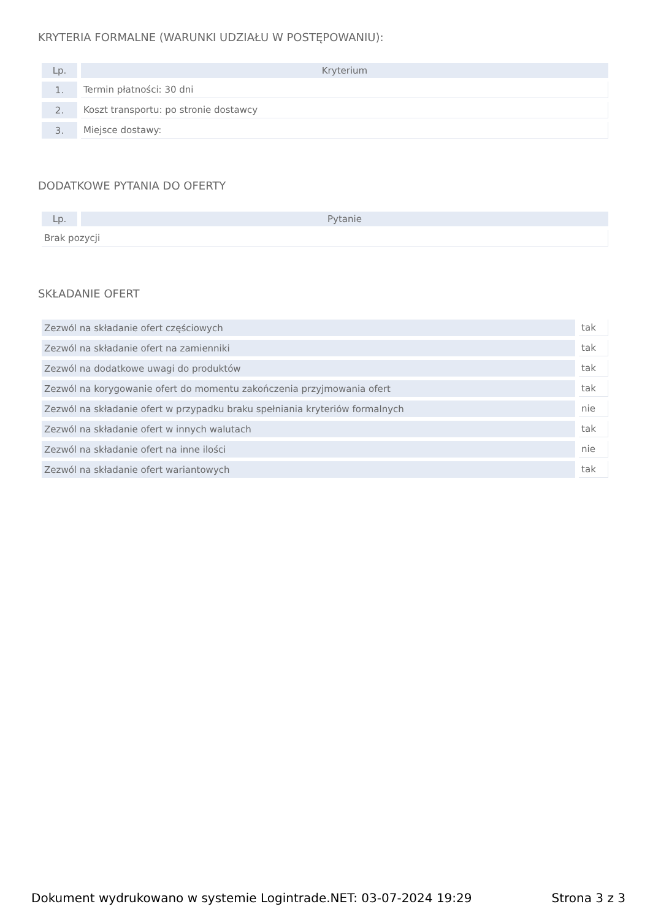KRYTERIA FORMALNE (WARUNKI UDZIAŁU W POSTĘPOWANIU):
| Lp. | Kryterium |
| --- | --- |
| 1. | Termin płatności: 30 dni |
| 2. | Koszt transportu: po stronie dostawcy |
| 3. | Miejsce dostawy: |
DODATKOWE PYTANIA DO OFERTY
| Lp. | Pytanie |
| --- | --- |
| Brak pozycji | |
SKŁADANIE OFERT
| Zezwól na składanie ofert częściowych | tak |
| Zezwól na składanie ofert na zamienniki | tak |
| Zezwól na dodatkowe uwagi do produktów | tak |
| Zezwól na korygowanie ofert do momentu zakończenia przyjmowania ofert | tak |
| Zezwól na składanie ofert w przypadku braku spełniania kryteriów formalnych | nie |
| Zezwól na składanie ofert w innych walutach | tak |
| Zezwól na składanie ofert na inne ilości | nie |
| Zezwól na składanie ofert wariantowych | tak |
Dokument wydrukowano w systemie Logintrade.NET: 03-07-2024 19:29 Strona 3 z 3